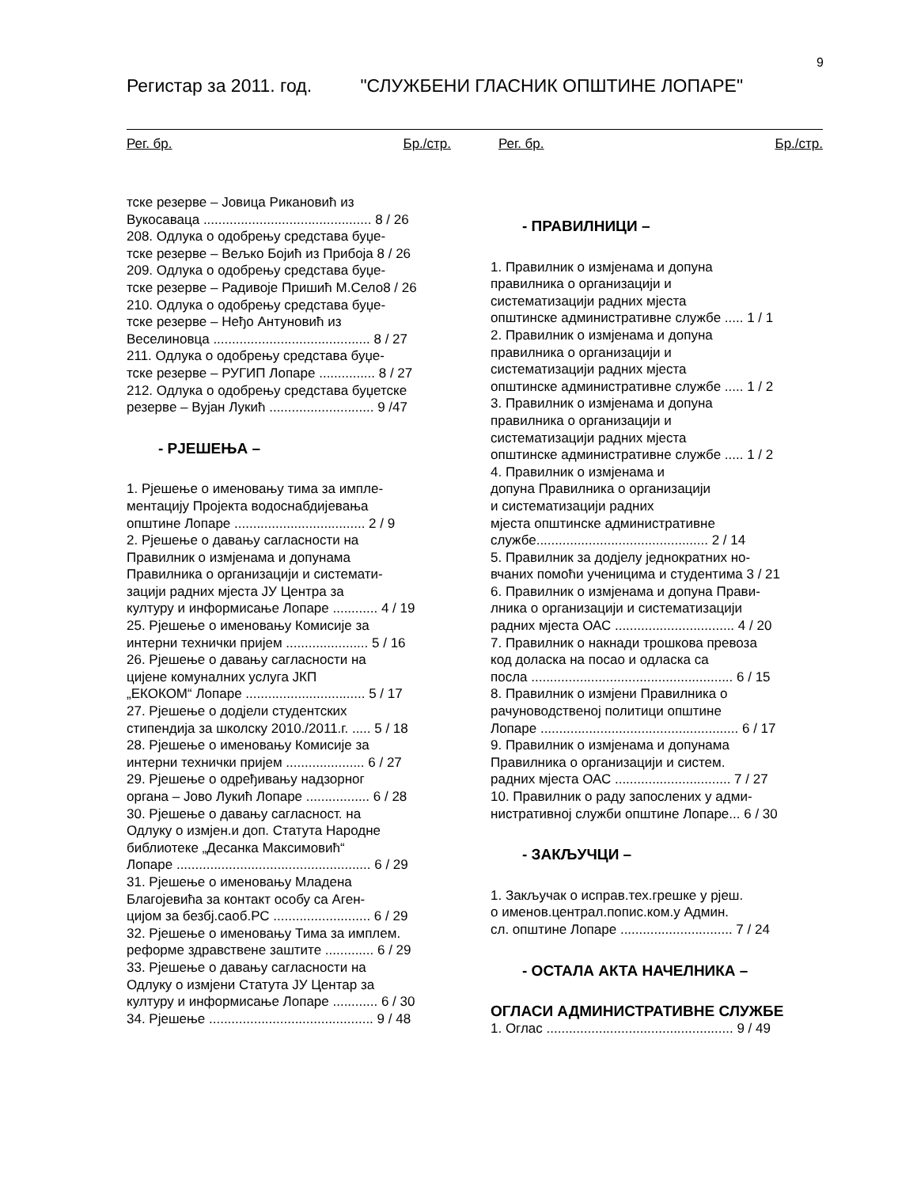9
Регистар за 2011. год. "СЛУЖБЕНИ ГЛАСНИК ОПШТИНЕ ЛОПАРЕ"
Рег. бр. Бр./стр. Рег. бр. Бр./стр.
тске резерве – Јовица Рикановић из
Вукосаваца ............................................. 8 / 26
208. Одлука о одобрењу средстава буџе-
тске резерве – Вељко Бојић из Прибоја 8 / 26
209. Одлука о одобрењу средстава буџе-
тске резерве – Радивоје Пришић М.Село8 / 26
210. Одлука о одобрењу средстава буџе-
тске резерве – Нeђo Антуновић из
Веселиновца .......................................... 8 / 27
211. Одлука о одобрењу средстава буџе-
тске резерве – РУГИП Лопаре ............... 8 / 27
212. Одлука о одобрењу средстава буџетске
резерве – Вујан Лукић ............................ 9 /47
- РЈЕШЕЊА –
1. Рјешење о именовању тима за импле-
ментацију Пројекта водоснабдијевања
општине Лопаре ................................... 2 / 9
2. Рјешење о давању сагласности на
Правилник о измјенама и допунама
Правилника о организацији и системати-
зацији радних мјеста ЈУ Центра за
културу и информисање Лопаре ............ 4 / 19
25. Рјешење о именовању Комисије за
интерни технички пријем ...................... 5 / 16
26. Рјешење о давању сагласности на
цијене комуналних услуга ЈКП
„ЕКОКОМ“ Лопаре ................................ 5 / 17
27. Рјешење о додјели студентских
стипендија за школску 2010./2011.г. ..... 5 / 18
28. Рјешење о именовању Комисије за
интерни технички пријем ..................... 6 / 27
29. Рјешење о одређивању надзорног
органа – Јово Лукић Лопаре ................. 6 / 28
30. Рјешење о давању сагласност. на
Одлуку о измјен.и доп. Статута Народне
библиотеке „Десанка Максимовић“
Лопаре .................................................... 6 / 29
31. Рјешење о именовању Младена
Благојевића за контакт особу са Аген-
цијом за безбј.саоб.РС .......................... 6 / 29
32. Рјешење о именовању Тима за имплем.
реформе здравствене заштите ............. 6 / 29
33. Рјешење о давању сагласности на
Одлуку о измјени Статута ЈУ Центар за
културу и информисање Лопаре ............ 6 / 30
34. Рјешење ............................................ 9 / 48
- ПРАВИЛНИЦИ –
1. Правилник о измјенама и допуна
правилника о организацији и
систематизацији радних мјеста
општинске административне службе ..... 1 / 1
2. Правилник о измјенама и допуна
правилника о организацији и
систематизацији радних мјеста
општинске административне службе ..... 1 / 2
3. Правилник о измјенама и допуна
правилника о организацији и
систематизацији радних мјеста
општинске административне службе ..... 1 / 2
4. Правилник о измјенама и
допуна Правилника о организацији
и систематизацији радних
мјеста општинске административне
службе.............................................. 2 / 14
5. Правилник за додјелу једнократних но-
вчаних помоћи ученицима и студентима 3 / 21
6. Правилник о измјенама и допуна Прави-
лника о организацији и систематизацији
радних мјеста ОАС ................................ 4 / 20
7. Правилник о накнади трошкова превоза
код доласка на посао и одласка са
посла ...................................................... 6 / 15
8. Правилник о измјени Правилника о
рачуноводственој политици општине
Лопаре ..................................................... 6 / 17
9. Правилник о измјенама и допунама
Правилника о организацији и систем.
радних мјеста ОАС ............................... 7 / 27
10. Правилник о раду запослених у адми-
нистративној служби општине Лопаре... 6 / 30
- ЗАКЉУЧЦИ –
1. Закључак о исправ.тех.грешке у рјеш.
о именов.централ.попис.ком.у Админ.
сл. општине Лопаре .............................. 7 / 24
- ОСТАЛА АКТА НАЧЕЛНИКА –
ОГЛАСИ АДМИНИСТРАТИВНЕ СЛУЖБЕ
1. Оглас .................................................. 9 / 49